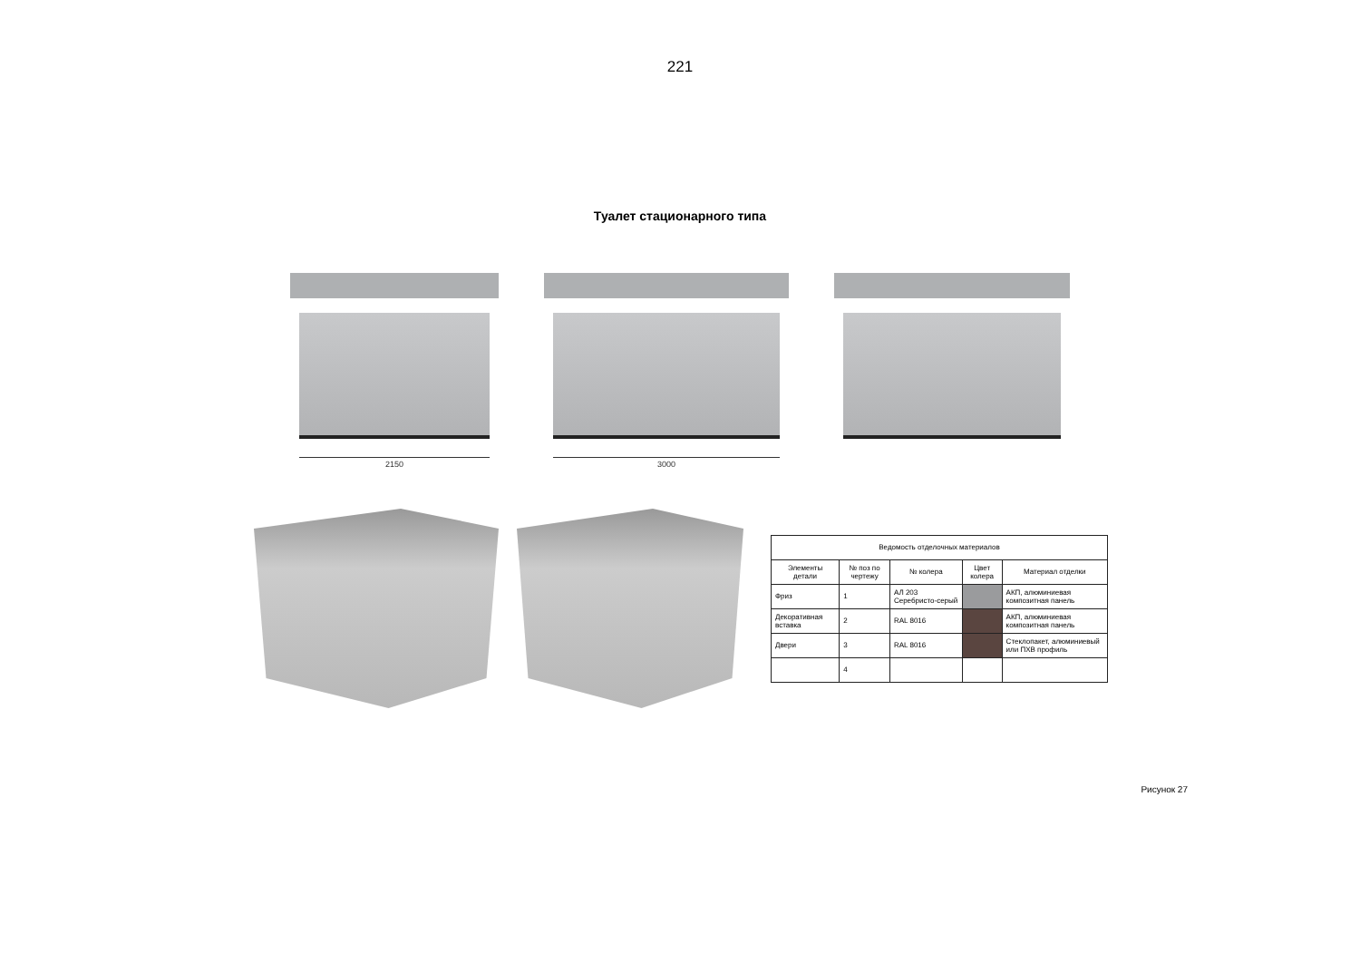221
Туалет стационарного типа
2150 3000
| Ведомость отделочных материалов | | | | |
| --- | --- | --- | --- | --- |
| Элементы детали | № поз по чертежу | № колера | Цвет колера | Материал отделки |
| Фриз | 1 | АЛ 203 Серебристо-серый | | АКП, алюминиевая композитная панель |
| Декоративная вставка | 2 | RAL 8016 | | АКП, алюминиевая композитная панель |
| Двери | 3 | RAL 8016 | | Стеклопакет, алюминиевый или ПХВ профиль |
| | 4 | | | |
Рисунок 27